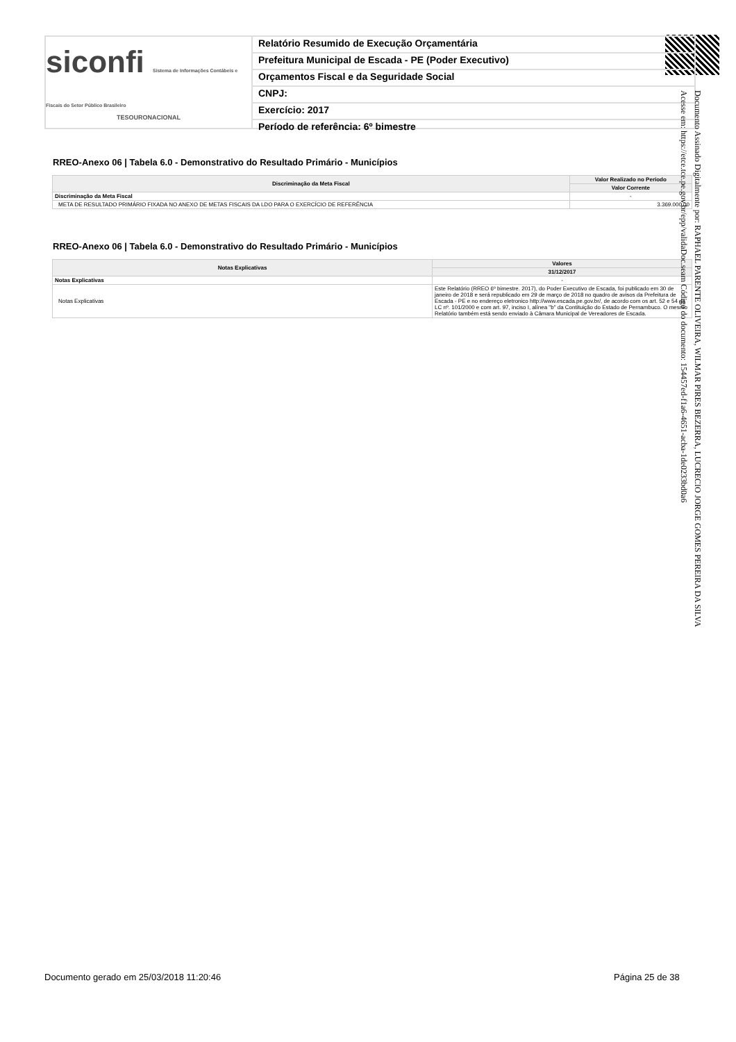siconfi Sistema de Informações Contábeis e Fiscais do Setor Público Brasileiro
TESOURONACIONAL
Relatório Resumido de Execução Orçamentária
Prefeitura Municipal de Escada - PE (Poder Executivo)
Orçamentos Fiscal e da Seguridade Social
CNPJ:
Exercício: 2017
Período de referência: 6º bimestre
RREO-Anexo 06 | Tabela 6.0 - Demonstrativo do Resultado Primário - Municípios
| Discriminação da Meta Fiscal | Valor Realizado no Período |
| --- | --- |
| | Valor Corrente |
| Discriminação da Meta Fiscal | - |
| META DE RESULTADO PRIMÁRIO FIXADA NO ANEXO DE METAS FISCAIS DA LDO PARA O EXERCÍCIO DE REFERÊNCIA | 3.369.000,00 |
RREO-Anexo 06 | Tabela 6.0 - Demonstrativo do Resultado Primário - Municípios
| Notas Explicativas | Valores |
| --- | --- |
| | 31/12/2017 |
| Notas Explicativas | - |
| Notas Explicativas | Este Relatório (RREO 6º bimestre. 2017), do Poder Executivo de Escada, foi publicado em 30 de janeiro de 2018 e será republicado em 29 de março de 2018 no quadro de avisos da Prefeitura de Escada - PE e no endereço eletronico http://www.escada.pe.gov.br/, de acordo com os art. 52 e 54 da LC nº. 101/2000 e com art. 97, inciso I, alínea "b" da Contituição do Estado de Pernambuco. O mesmo Relatório também está sendo enviado à Câmara Municipal de Vereadores de Escada. |
Documento Assinado Digitalmente por: RAPHAEL PARENTE OLIVEIRA, WILMAR PIRES BEZERRA, LUCRECIO JORGE GOMES PEREIRA DA SILVA
Acesse em: https://etce.tce.pe.gov.br/epp/validaDoc.seam Código do documento: 154457ed-f1a6-4651-acba-1de0233bd0a6
Documento gerado em 25/03/2018 11:20:46
Página 25 de 38